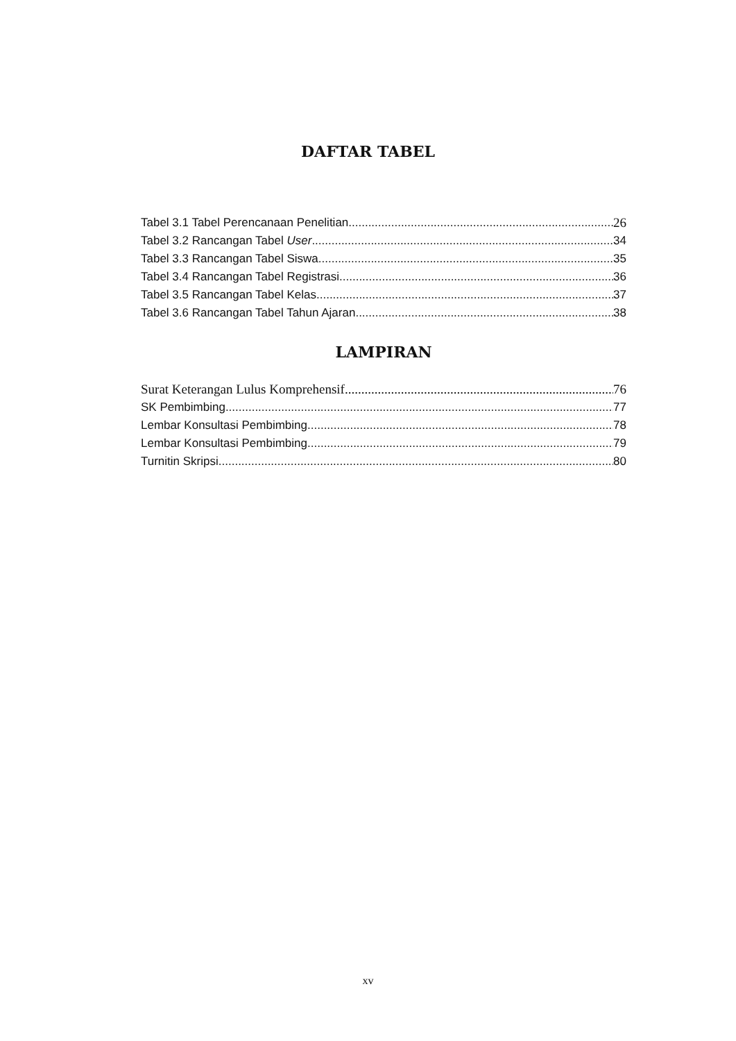DAFTAR TABEL
Tabel 3.1 Tabel Perencanaan Penelitian 26
Tabel 3.2 Rancangan Tabel User 34
Tabel 3.3 Rancangan Tabel Siswa 35
Tabel 3.4 Rancangan Tabel Registrasi 36
Tabel 3.5 Rancangan Tabel Kelas 37
Tabel 3.6 Rancangan Tabel Tahun Ajaran 38
LAMPIRAN
Surat Keterangan Lulus Komprehensif 76
SK Pembimbing 77
Lembar Konsultasi Pembimbing 78
Lembar Konsultasi Pembimbing 79
Turnitin Skripsi 80
xv